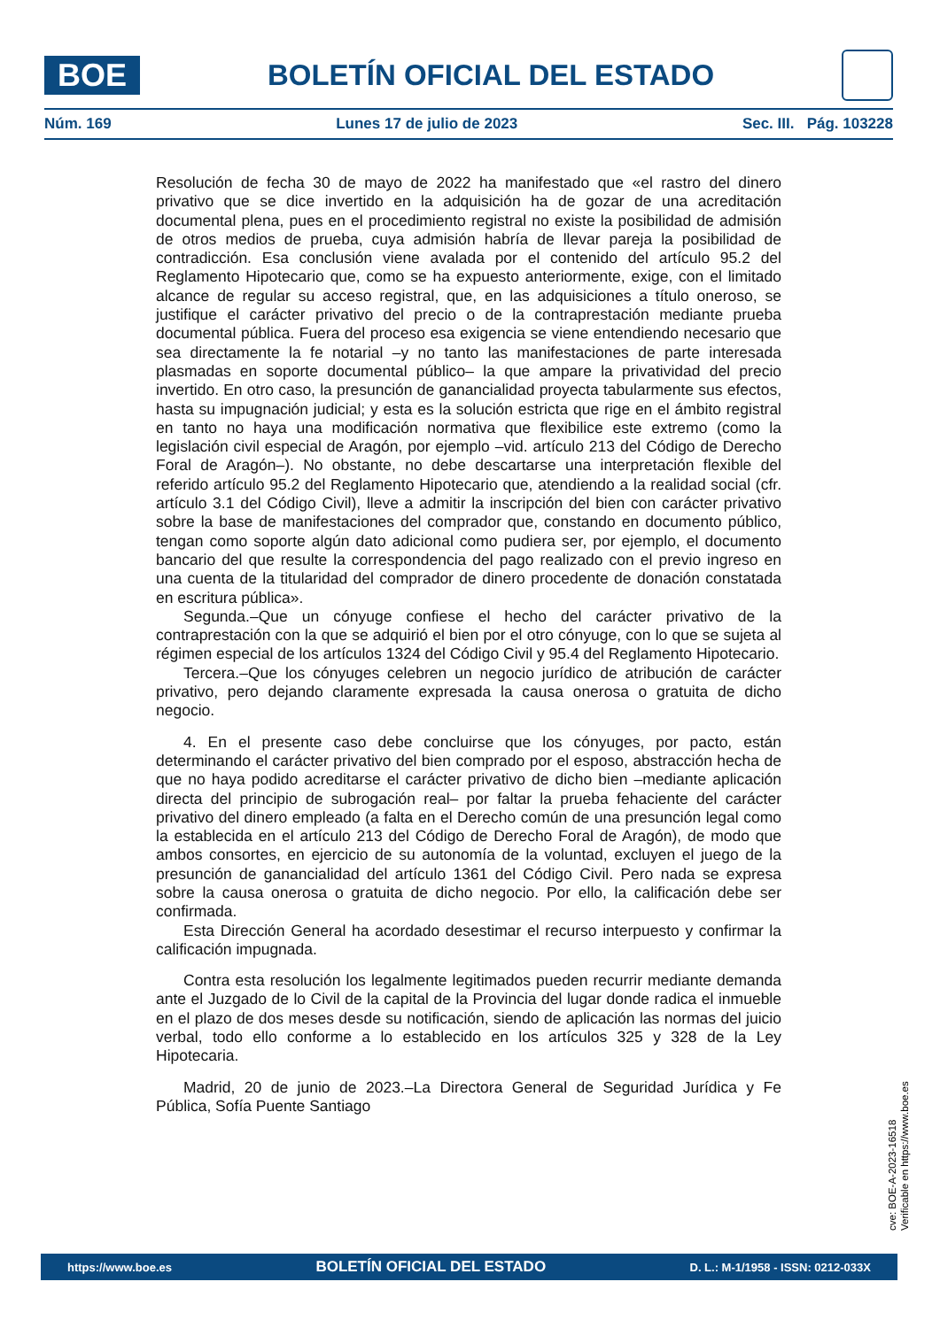BOE
BOLETÍN OFICIAL DEL ESTADO
Núm. 169 Lunes 17 de julio de 2023 Sec. III. Pág. 103228
Resolución de fecha 30 de mayo de 2022 ha manifestado que «el rastro del dinero privativo que se dice invertido en la adquisición ha de gozar de una acreditación documental plena, pues en el procedimiento registral no existe la posibilidad de admisión de otros medios de prueba, cuya admisión habría de llevar pareja la posibilidad de contradicción. Esa conclusión viene avalada por el contenido del artículo 95.2 del Reglamento Hipotecario que, como se ha expuesto anteriormente, exige, con el limitado alcance de regular su acceso registral, que, en las adquisiciones a título oneroso, se justifique el carácter privativo del precio o de la contraprestación mediante prueba documental pública. Fuera del proceso esa exigencia se viene entendiendo necesario que sea directamente la fe notarial –y no tanto las manifestaciones de parte interesada plasmadas en soporte documental público– la que ampare la privatividad del precio invertido. En otro caso, la presunción de ganancialidad proyecta tabularmente sus efectos, hasta su impugnación judicial; y esta es la solución estricta que rige en el ámbito registral en tanto no haya una modificación normativa que flexibilice este extremo (como la legislación civil especial de Aragón, por ejemplo –vid. artículo 213 del Código de Derecho Foral de Aragón–). No obstante, no debe descartarse una interpretación flexible del referido artículo 95.2 del Reglamento Hipotecario que, atendiendo a la realidad social (cfr. artículo 3.1 del Código Civil), lleve a admitir la inscripción del bien con carácter privativo sobre la base de manifestaciones del comprador que, constando en documento público, tengan como soporte algún dato adicional como pudiera ser, por ejemplo, el documento bancario del que resulte la correspondencia del pago realizado con el previo ingreso en una cuenta de la titularidad del comprador de dinero procedente de donación constatada en escritura pública».
Segunda.–Que un cónyuge confiese el hecho del carácter privativo de la contraprestación con la que se adquirió el bien por el otro cónyuge, con lo que se sujeta al régimen especial de los artículos 1324 del Código Civil y 95.4 del Reglamento Hipotecario.
Tercera.–Que los cónyuges celebren un negocio jurídico de atribución de carácter privativo, pero dejando claramente expresada la causa onerosa o gratuita de dicho negocio.
4. En el presente caso debe concluirse que los cónyuges, por pacto, están determinando el carácter privativo del bien comprado por el esposo, abstracción hecha de que no haya podido acreditarse el carácter privativo de dicho bien –mediante aplicación directa del principio de subrogación real– por faltar la prueba fehaciente del carácter privativo del dinero empleado (a falta en el Derecho común de una presunción legal como la establecida en el artículo 213 del Código de Derecho Foral de Aragón), de modo que ambos consortes, en ejercicio de su autonomía de la voluntad, excluyen el juego de la presunción de ganancialidad del artículo 1361 del Código Civil. Pero nada se expresa sobre la causa onerosa o gratuita de dicho negocio. Por ello, la calificación debe ser confirmada.
Esta Dirección General ha acordado desestimar el recurso interpuesto y confirmar la calificación impugnada.
Contra esta resolución los legalmente legitimados pueden recurrir mediante demanda ante el Juzgado de lo Civil de la capital de la Provincia del lugar donde radica el inmueble en el plazo de dos meses desde su notificación, siendo de aplicación las normas del juicio verbal, todo ello conforme a lo establecido en los artículos 325 y 328 de la Ley Hipotecaria.
Madrid, 20 de junio de 2023.–La Directora General de Seguridad Jurídica y Fe Pública, Sofía Puente Santiago
cve: BOE-A-2023-16518
Verificable en https://www.boe.es
https://www.boe.es BOLETÍN OFICIAL DEL ESTADO D. L.: M-1/1958 - ISSN: 0212-033X